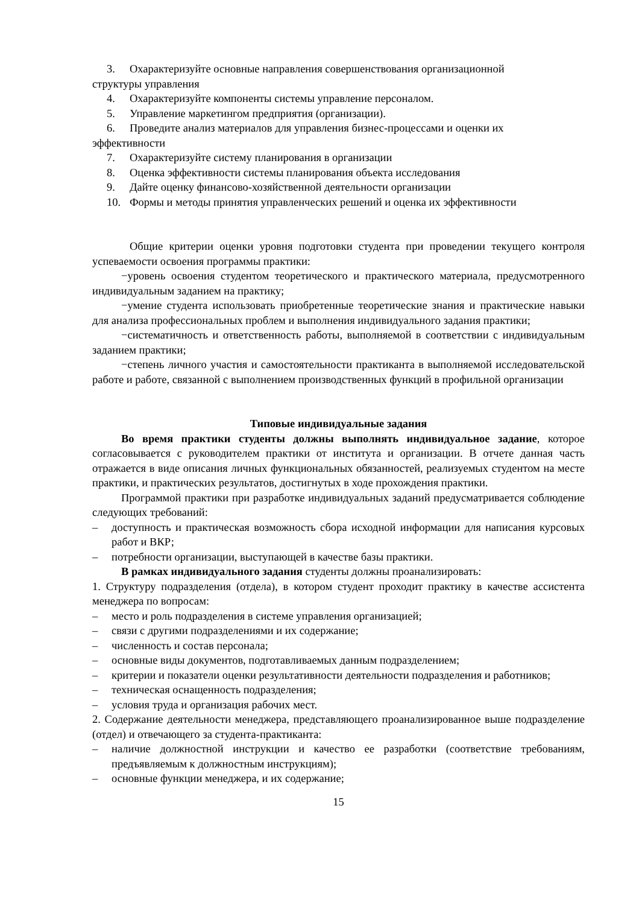3. Охарактеризуйте основные направления совершенствования организационной
структуры управления
4. Охарактеризуйте компоненты системы управление персоналом.
5. Управление маркетингом предприятия (организации).
6. Проведите анализ материалов для управления бизнес-процессами и оценки их
эффективности
7. Охарактеризуйте систему планирования в организации
8. Оценка эффективности системы планирования объекта исследования
9. Дайте оценку финансово-хозяйственной деятельности организации
10. Формы и методы принятия управленческих решений и оценка их эффективности
Общие критерии оценки уровня подготовки студента при проведении текущего контроля успеваемости освоения программы практики:
−уровень освоения студентом теоретического и практического материала, предусмотренного индивидуальным заданием на практику;
−умение студента использовать приобретенные теоретические знания и практические навыки для анализа профессиональных проблем и выполнения индивидуального задания практики;
−систематичность и ответственность работы, выполняемой в соответствии с индивидуальным заданием практики;
−степень личного участия и самостоятельности практиканта в выполняемой исследовательской работе и работе, связанной с выполнением производственных функций в профильной организации
Типовые индивидуальные задания
Во время практики студенты должны выполнять индивидуальное задание, которое согласовывается с руководителем практики от института и организации. В отчете данная часть отражается в виде описания личных функциональных обязанностей, реализуемых студентом на месте практики, и практических результатов, достигнутых в ходе прохождения практики.
Программой практики при разработке индивидуальных заданий предусматривается соблюдение следующих требований:
– доступность и практическая возможность сбора исходной информации для написания курсовых работ и ВКР;
– потребности организации, выступающей в качестве базы практики.
В рамках индивидуального задания студенты должны проанализировать:
1. Структуру подразделения (отдела), в котором студент проходит практику в качестве ассистента менеджера по вопросам:
– место и роль подразделения в системе управления организацией;
– связи с другими подразделениями и их содержание;
– численность и состав персонала;
– основные виды документов, подготавливаемых данным подразделением;
– критерии и показатели оценки результативности деятельности подразделения и работников;
– техническая оснащенность подразделения;
– условия труда и организация рабочих мест.
2. Содержание деятельности менеджера, представляющего проанализированное выше подразделение (отдел) и отвечающего за студента-практиканта:
– наличие должностной инструкции и качество ее разработки (соответствие требованиям, предъявляемым к должностным инструкциям);
– основные функции менеджера, и их содержание;
15